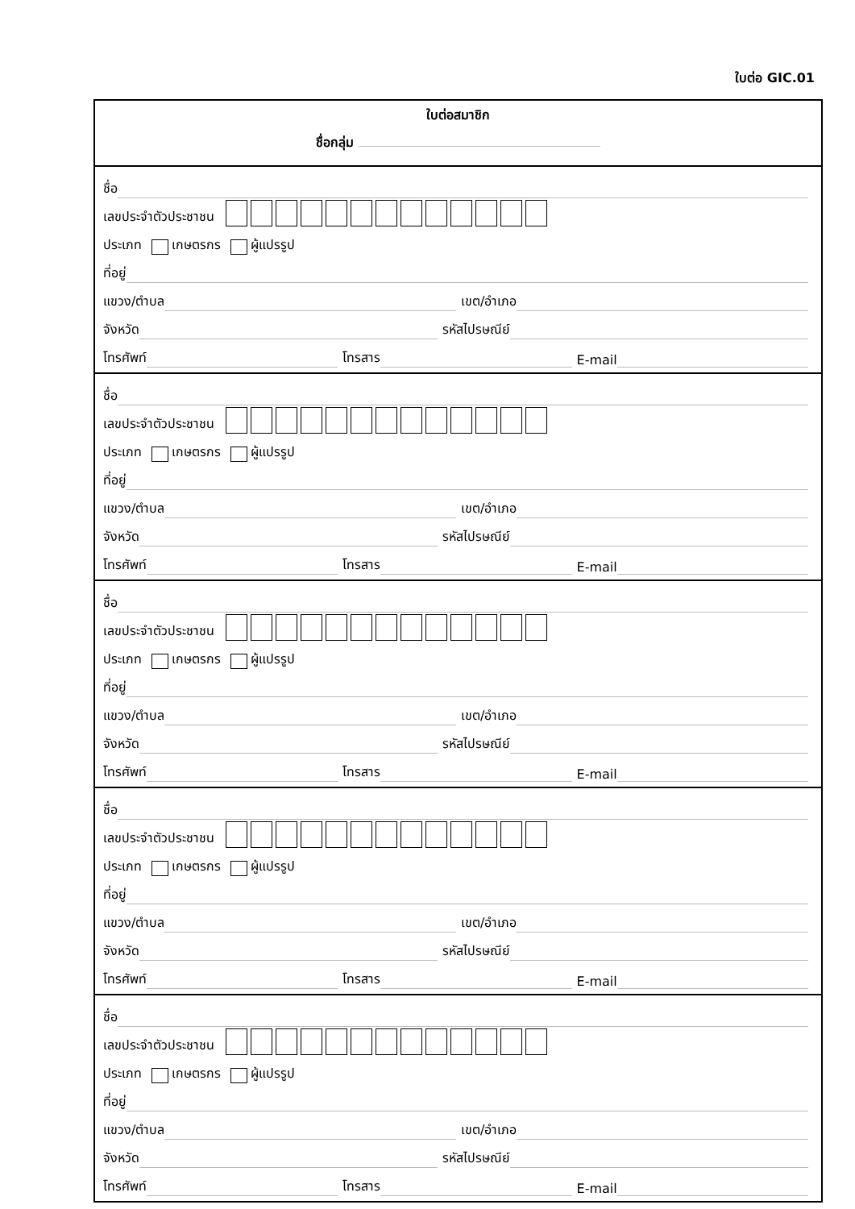ใบต่อ GIC.01
ใบต่อสมาชิก
ชื่อกลุ่ม
ชื่อ
เลขประจำตัวประชาชน
ประเภท เกษตรกร ผู้แปรรูป
ที่อยู่
แขวง/ตำบล เขต/อำเภอ
จังหวัด รหัสไปรษณีย์
โทรศัพท์ โทรสาร E-mail
ชื่อ
เลขประจำตัวประชาชน
ประเภท เกษตรกร ผู้แปรรูป
ที่อยู่
แขวง/ตำบล เขต/อำเภอ
จังหวัด รหัสไปรษณีย์
โทรศัพท์ โทรสาร E-mail
ชื่อ
เลขประจำตัวประชาชน
ประเภท เกษตรกร ผู้แปรรูป
ที่อยู่
แขวง/ตำบล เขต/อำเภอ
จังหวัด รหัสไปรษณีย์
โทรศัพท์ โทรสาร E-mail
ชื่อ
เลขประจำตัวประชาชน
ประเภท เกษตรกร ผู้แปรรูป
ที่อยู่
แขวง/ตำบล เขต/อำเภอ
จังหวัด รหัสไปรษณีย์
โทรศัพท์ โทรสาร E-mail
ชื่อ
เลขประจำตัวประชาชน
ประเภท เกษตรกร ผู้แปรรูป
ที่อยู่
แขวง/ตำบล เขต/อำเภอ
จังหวัด รหัสไปรษณีย์
โทรศัพท์ โทรสาร E-mail